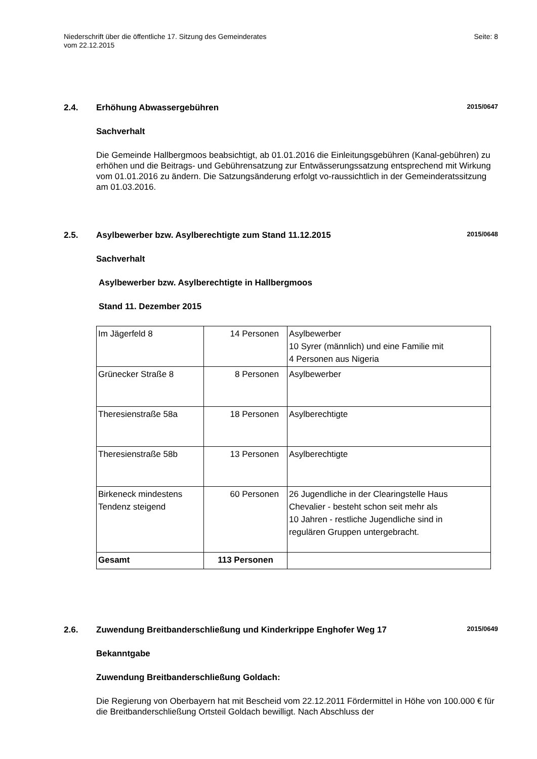Niederschrift über die öffentliche 17. Sitzung des Gemeinderates
vom 22.12.2015
Seite: 8
2.4. Erhöhung Abwassergebühren
2015/0647
Sachverhalt
Die Gemeinde Hallbergmoos beabsichtigt, ab 01.01.2016 die Einleitungsgebühren (Kanal-gebühren) zu erhöhen und die Beitrags- und Gebührensatzung zur Entwässerungssatzung entsprechend mit Wirkung vom 01.01.2016 zu ändern. Die Satzungsänderung erfolgt vo-raussichtlich in der Gemeinderatssitzung am 01.03.2016.
2.5. Asylbewerber bzw. Asylberechtigte zum Stand 11.12.2015
2015/0648
Sachverhalt
Asylbewerber bzw. Asylberechtigte in Hallbergmoos
Stand 11. Dezember 2015
| Im Jägerfeld 8 | 14 Personen | Asylbewerber 10 Syrer (männlich) und eine Familie mit 4 Personen aus Nigeria |
| Grünecker Straße 8 | 8 Personen | Asylbewerber |
| Theresienstraße 58a | 18 Personen | Asylberechtigte |
| Theresienstraße 58b | 13 Personen | Asylberechtigte |
| Birkeneck mindestens Tendenz steigend | 60 Personen | 26 Jugendliche in der Clearingstelle Haus Chevalier - besteht schon seit mehr als 10 Jahren - restliche Jugendliche sind in regulären Gruppen untergebracht. |
| Gesamt | 113 Personen | |
2.6. Zuwendung Breitbanderschließung und Kinderkrippe Enghofer Weg 17
2015/0649
Bekanntgabe
Zuwendung Breitbanderschließung Goldach:
Die Regierung von Oberbayern hat mit Bescheid vom 22.12.2011 Fördermittel in Höhe von 100.000 € für die Breitbanderschließung Ortsteil Goldach bewilligt. Nach Abschluss der